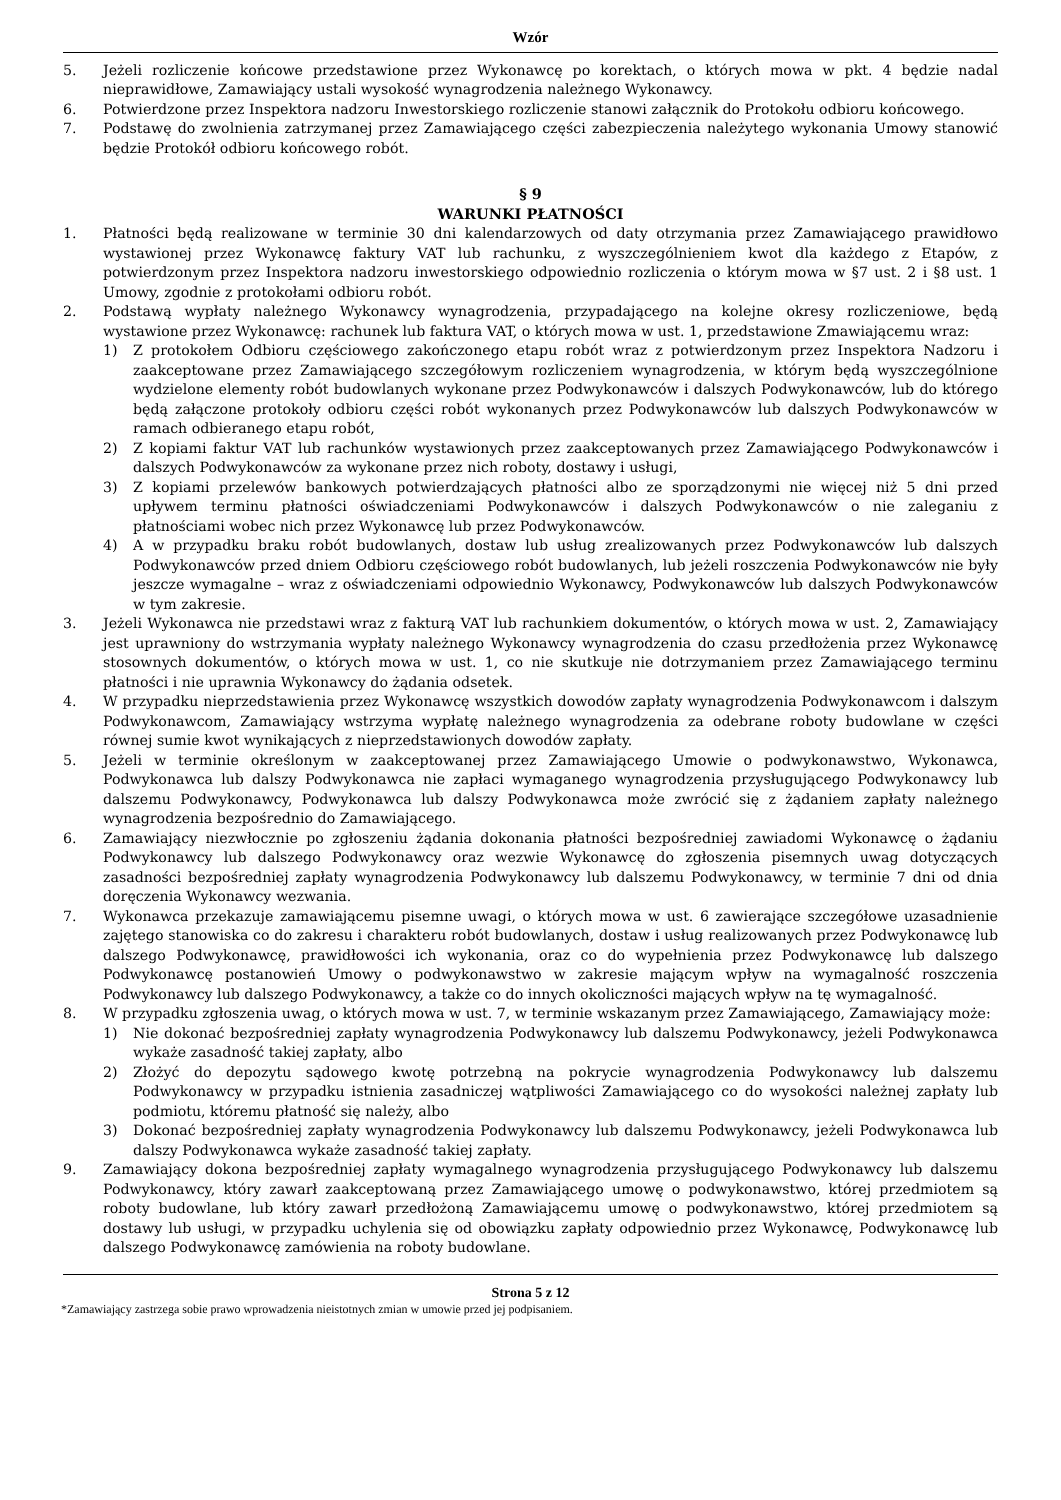Wzór
5. Jeżeli rozliczenie końcowe przedstawione przez Wykonawcę po korektach, o których mowa w pkt. 4 będzie nadal nieprawidłowe, Zamawiający ustali wysokość wynagrodzenia należnego Wykonawcy.
6. Potwierdzone przez Inspektora nadzoru Inwestorskiego rozliczenie stanowi załącznik do Protokołu odbioru końcowego.
7. Podstawę do zwolnienia zatrzymanej przez Zamawiającego części zabezpieczenia należytego wykonania Umowy stanowić będzie Protokół odbioru końcowego robót.
§ 9
WARUNKI PŁATNOŚCI
1. Płatności będą realizowane w terminie 30 dni kalendarzowych od daty otrzymania przez Zamawiającego prawidłowo wystawionej przez Wykonawcę faktury VAT lub rachunku, z wyszczególnieniem kwot dla każdego z Etapów, z potwierdzonym przez Inspektora nadzoru inwestorskiego odpowiednio rozliczenia o którym mowa w §7 ust. 2 i §8 ust. 1 Umowy, zgodnie z protokołami odbioru robót.
2. Podstawą wypłaty należnego Wykonawcy wynagrodzenia, przypadającego na kolejne okresy rozliczeniowe, będą wystawione przez Wykonawcę: rachunek lub faktura VAT, o których mowa w ust. 1, przedstawione Zmawiającemu wraz:
1) Z protokołem Odbioru częściowego zakończonego etapu robót wraz z potwierdzonym przez Inspektora Nadzoru i zaakceptowane przez Zamawiającego szczegółowym rozliczeniem wynagrodzenia, w którym będą wyszczególnione wydzielone elementy robót budowlanych wykonane przez Podwykonawców i dalszych Podwykonawców, lub do którego będą załączone protokoły odbioru części robót wykonanych przez Podwykonawców lub dalszych Podwykonawców w ramach odbieranego etapu robót,
2) Z kopiami faktur VAT lub rachunków wystawionych przez zaakceptowanych przez Zamawiającego Podwykonawców i dalszych Podwykonawców za wykonane przez nich roboty, dostawy i usługi,
3) Z kopiami przelewów bankowych potwierdzających płatności albo ze sporządzonymi nie więcej niż 5 dni przed upływem terminu płatności oświadczeniami Podwykonawców i dalszych Podwykonawców o nie zaleganiu z płatnościami wobec nich przez Wykonawcę lub przez Podwykonawców.
4) A w przypadku braku robót budowlanych, dostaw lub usług zrealizowanych przez Podwykonawców lub dalszych Podwykonawców przed dniem Odbioru częściowego robót budowlanych, lub jeżeli roszczenia Podwykonawców nie były jeszcze wymagalne – wraz z oświadczeniami odpowiednio Wykonawcy, Podwykonawców lub dalszych Podwykonawców w tym zakresie.
3. Jeżeli Wykonawca nie przedstawi wraz z fakturą VAT lub rachunkiem dokumentów, o których mowa w ust. 2, Zamawiający jest uprawniony do wstrzymania wypłaty należnego Wykonawcy wynagrodzenia do czasu przedłożenia przez Wykonawcę stosownych dokumentów, o których mowa w ust. 1, co nie skutkuje nie dotrzymaniem przez Zamawiającego terminu płatności i nie uprawnia Wykonawcy do żądania odsetek.
4. W przypadku nieprzedstawienia przez Wykonawcę wszystkich dowodów zapłaty wynagrodzenia Podwykonawcom i dalszym Podwykonawcom, Zamawiający wstrzyma wypłatę należnego wynagrodzenia za odebrane roboty budowlane w części równej sumie kwot wynikających z nieprzedstawionych dowodów zapłaty.
5. Jeżeli w terminie określonym w zaakceptowanej przez Zamawiającego Umowie o podwykonawstwo, Wykonawca, Podwykonawca lub dalszy Podwykonawca nie zapłaci wymaganego wynagrodzenia przysługującego Podwykonawcy lub dalszemu Podwykonawcy, Podwykonawca lub dalszy Podwykonawca może zwrócić się z żądaniem zapłaty należnego wynagrodzenia bezpośrednio do Zamawiającego.
6. Zamawiający niezwłocznie po zgłoszeniu żądania dokonania płatności bezpośredniej zawiadomi Wykonawcę o żądaniu Podwykonawcy lub dalszego Podwykonawcy oraz wezwie Wykonawcę do zgłoszenia pisemnych uwag dotyczących zasadności bezpośredniej zapłaty wynagrodzenia Podwykonawcy lub dalszemu Podwykonawcy, w terminie 7 dni od dnia doręczenia Wykonawcy wezwania.
7. Wykonawca przekazuje zamawiającemu pisemne uwagi, o których mowa w ust. 6 zawierające szczegółowe uzasadnienie zajętego stanowiska co do zakresu i charakteru robót budowlanych, dostaw i usług realizowanych przez Podwykonawcę lub dalszego Podwykonawcę, prawidłowości ich wykonania, oraz co do wypełnienia przez Podwykonawcę lub dalszego Podwykonawcę postanowień Umowy o podwykonawstwo w zakresie mającym wpływ na wymagalność roszczenia Podwykonawcy lub dalszego Podwykonawcy, a także co do innych okoliczności mających wpływ na tę wymagalność.
8. W przypadku zgłoszenia uwag, o których mowa w ust. 7, w terminie wskazanym przez Zamawiającego, Zamawiający może:
1) Nie dokonać bezpośredniej zapłaty wynagrodzenia Podwykonawcy lub dalszemu Podwykonawcy, jeżeli Podwykonawca wykaże zasadność takiej zapłaty, albo
2) Złożyć do depozytu sądowego kwotę potrzebną na pokrycie wynagrodzenia Podwykonawcy lub dalszemu Podwykonawcy w przypadku istnienia zasadniczej wątpliwości Zamawiającego co do wysokości należnej zapłaty lub podmiotu, któremu płatność się należy, albo
3) Dokonać bezpośredniej zapłaty wynagrodzenia Podwykonawcy lub dalszemu Podwykonawcy, jeżeli Podwykonawca lub dalszy Podwykonawca wykaże zasadność takiej zapłaty.
9. Zamawiający dokona bezpośredniej zapłaty wymagalnego wynagrodzenia przysługującego Podwykonawcy lub dalszemu Podwykonawcy, który zawarł zaakceptowaną przez Zamawiającego umowę o podwykonawstwo, której przedmiotem są roboty budowlane, lub który zawarł przedłożoną Zamawiającemu umowę o podwykonawstwo, której przedmiotem są dostawy lub usługi, w przypadku uchylenia się od obowiązku zapłaty odpowiednio przez Wykonawcę, Podwykonawcę lub dalszego Podwykonawcę zamówienia na roboty budowlane.
Strona 5 z 12
*Zamawiający zastrzega sobie prawo wprowadzenia nieistotnych zmian w umowie przed jej podpisaniem.